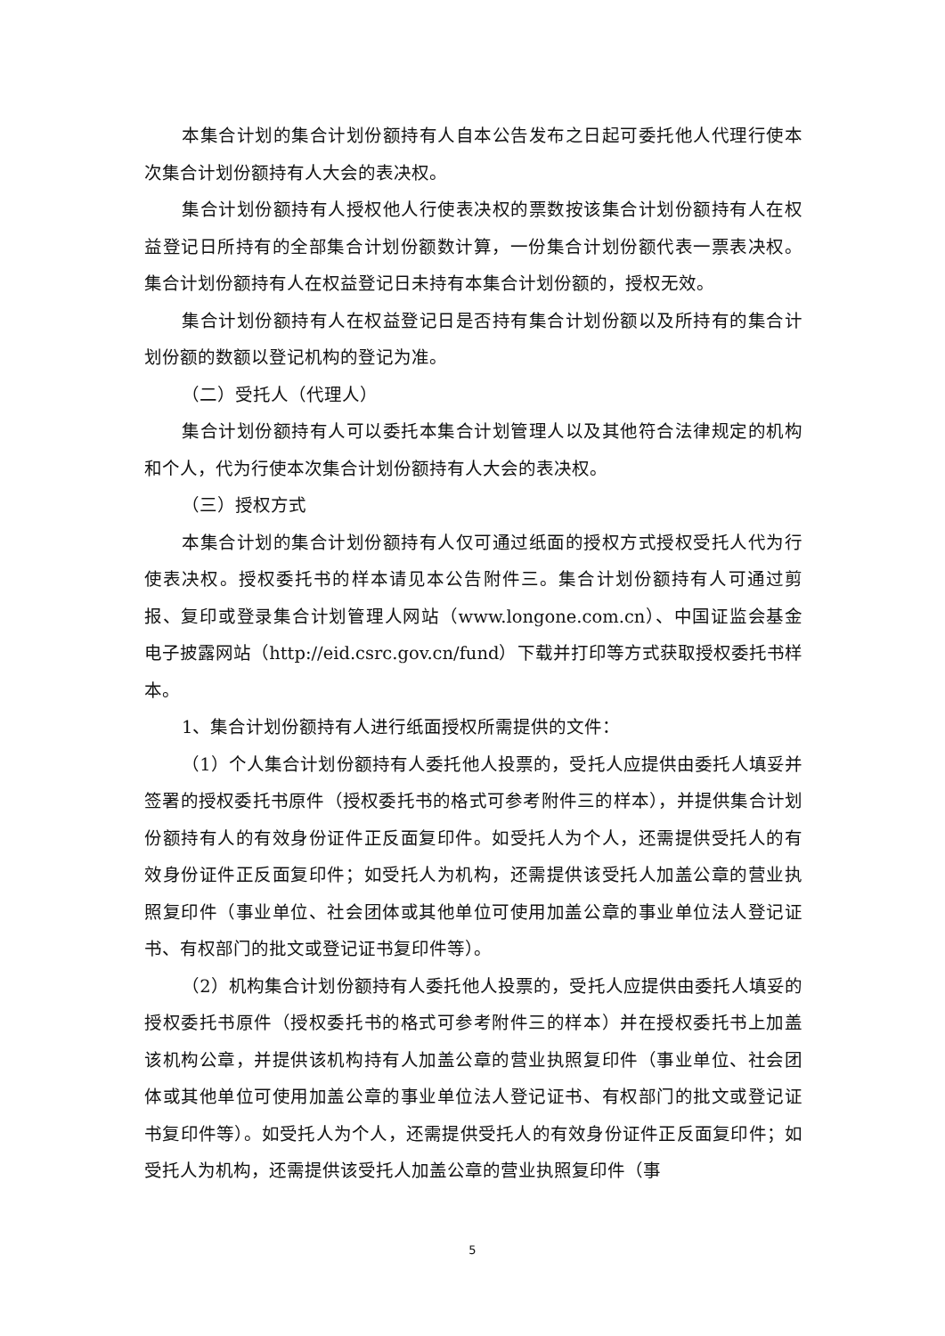本集合计划的集合计划份额持有人自本公告发布之日起可委托他人代理行使本次集合计划份额持有人大会的表决权。
集合计划份额持有人授权他人行使表决权的票数按该集合计划份额持有人在权益登记日所持有的全部集合计划份额数计算，一份集合计划份额代表一票表决权。集合计划份额持有人在权益登记日未持有本集合计划份额的，授权无效。
集合计划份额持有人在权益登记日是否持有集合计划份额以及所持有的集合计划份额的数额以登记机构的登记为准。
（二）受托人（代理人）
集合计划份额持有人可以委托本集合计划管理人以及其他符合法律规定的机构和个人，代为行使本次集合计划份额持有人大会的表决权。
（三）授权方式
本集合计划的集合计划份额持有人仅可通过纸面的授权方式授权受托人代为行使表决权。授权委托书的样本请见本公告附件三。集合计划份额持有人可通过剪报、复印或登录集合计划管理人网站（www.longone.com.cn）、中国证监会基金电子披露网站（http://eid.csrc.gov.cn/fund）下载并打印等方式获取授权委托书样本。
1、集合计划份额持有人进行纸面授权所需提供的文件：
（1）个人集合计划份额持有人委托他人投票的，受托人应提供由委托人填妥并签署的授权委托书原件（授权委托书的格式可参考附件三的样本），并提供集合计划份额持有人的有效身份证件正反面复印件。如受托人为个人，还需提供受托人的有效身份证件正反面复印件；如受托人为机构，还需提供该受托人加盖公章的营业执照复印件（事业单位、社会团体或其他单位可使用加盖公章的事业单位法人登记证书、有权部门的批文或登记证书复印件等）。
（2）机构集合计划份额持有人委托他人投票的，受托人应提供由委托人填妥的授权委托书原件（授权委托书的格式可参考附件三的样本）并在授权委托书上加盖该机构公章，并提供该机构持有人加盖公章的营业执照复印件（事业单位、社会团体或其他单位可使用加盖公章的事业单位法人登记证书、有权部门的批文或登记证书复印件等）。如受托人为个人，还需提供受托人的有效身份证件正反面复印件；如受托人为机构，还需提供该受托人加盖公章的营业执照复印件（事
5